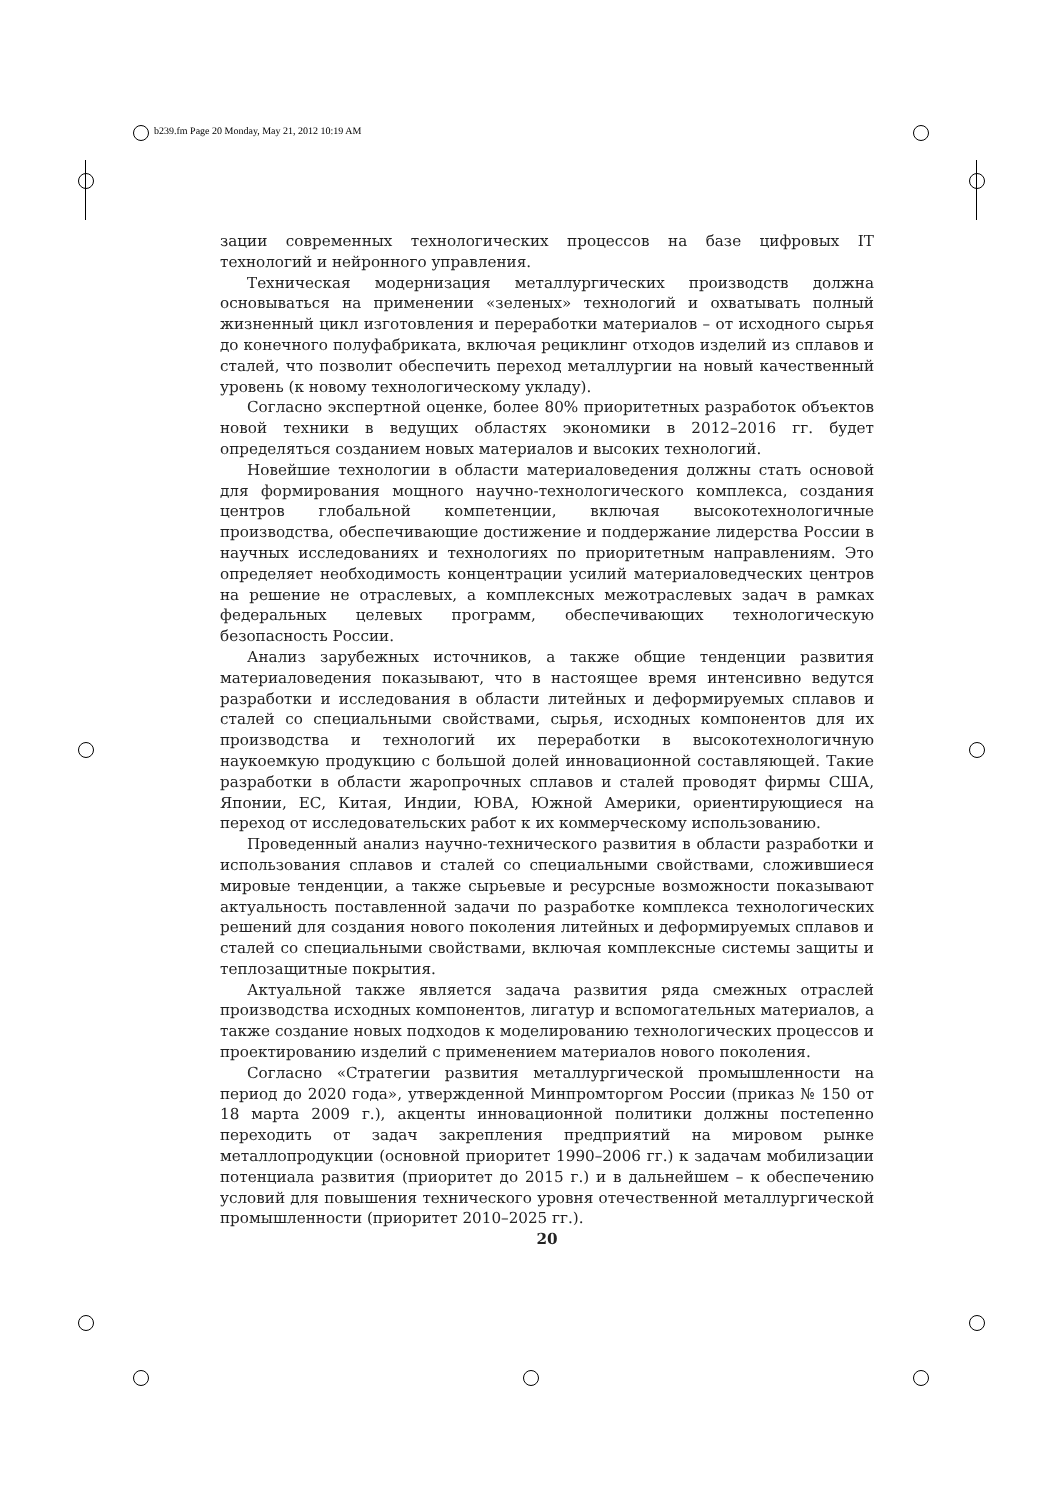b239.fm Page 20 Monday, May 21, 2012 10:19 AM
зации современных технологических процессов на базе цифровых IT технологий и нейронного управления.
Техническая модернизация металлургических производств должна основываться на применении «зеленых» технологий и охватывать полный жизненный цикл изготовления и переработки материалов – от исходного сырья до конечного полуфабриката, включая рециклинг отходов изделий из сплавов и сталей, что позволит обеспечить переход металлургии на новый качественный уровень (к новому технологическому укладу).
Согласно экспертной оценке, более 80% приоритетных разработок объектов новой техники в ведущих областях экономики в 2012–2016 гг. будет определяться созданием новых материалов и высоких технологий.
Новейшие технологии в области материаловедения должны стать основой для формирования мощного научно-технологического комплекса, создания центров глобальной компетенции, включая высокотехнологичные производства, обеспечивающие достижение и поддержание лидерства России в научных исследованиях и технологиях по приоритетным направлениям. Это определяет необходимость концентрации усилий материаловедческих центров на решение не отраслевых, а комплексных межотраслевых задач в рамках федеральных целевых программ, обеспечивающих технологическую безопасность России.
Анализ зарубежных источников, а также общие тенденции развития материаловедения показывают, что в настоящее время интенсивно ведутся разработки и исследования в области литейных и деформируемых сплавов и сталей со специальными свойствами, сырья, исходных компонентов для их производства и технологий их переработки в высокотехнологичную наукоемкую продукцию с большой долей инновационной составляющей. Такие разработки в области жаропрочных сплавов и сталей проводят фирмы США, Японии, ЕС, Китая, Индии, ЮВА, Южной Америки, ориентирующиеся на переход от исследовательских работ к их коммерческому использованию.
Проведенный анализ научно-технического развития в области разработки и использования сплавов и сталей со специальными свойствами, сложившиеся мировые тенденции, а также сырьевые и ресурсные возможности показывают актуальность поставленной задачи по разработке комплекса технологических решений для создания нового поколения литейных и деформируемых сплавов и сталей со специальными свойствами, включая комплексные системы защиты и теплозащитные покрытия.
Актуальной также является задача развития ряда смежных отраслей производства исходных компонентов, лигатур и вспомогательных материалов, а также создание новых подходов к моделированию технологических процессов и проектированию изделий с применением материалов нового поколения.
Согласно «Стратегии развития металлургической промышленности на период до 2020 года», утвержденной Минпромторгом России (приказ № 150 от 18 марта 2009 г.), акценты инновационной политики должны постепенно переходить от задач закрепления предприятий на мировом рынке металлопродукции (основной приоритет 1990–2006 гг.) к задачам мобилизации потенциала развития (приоритет до 2015 г.) и в дальнейшем – к обеспечению условий для повышения технического уровня отечественной металлургической промышленности (приоритет 2010–2025 гг.).
20